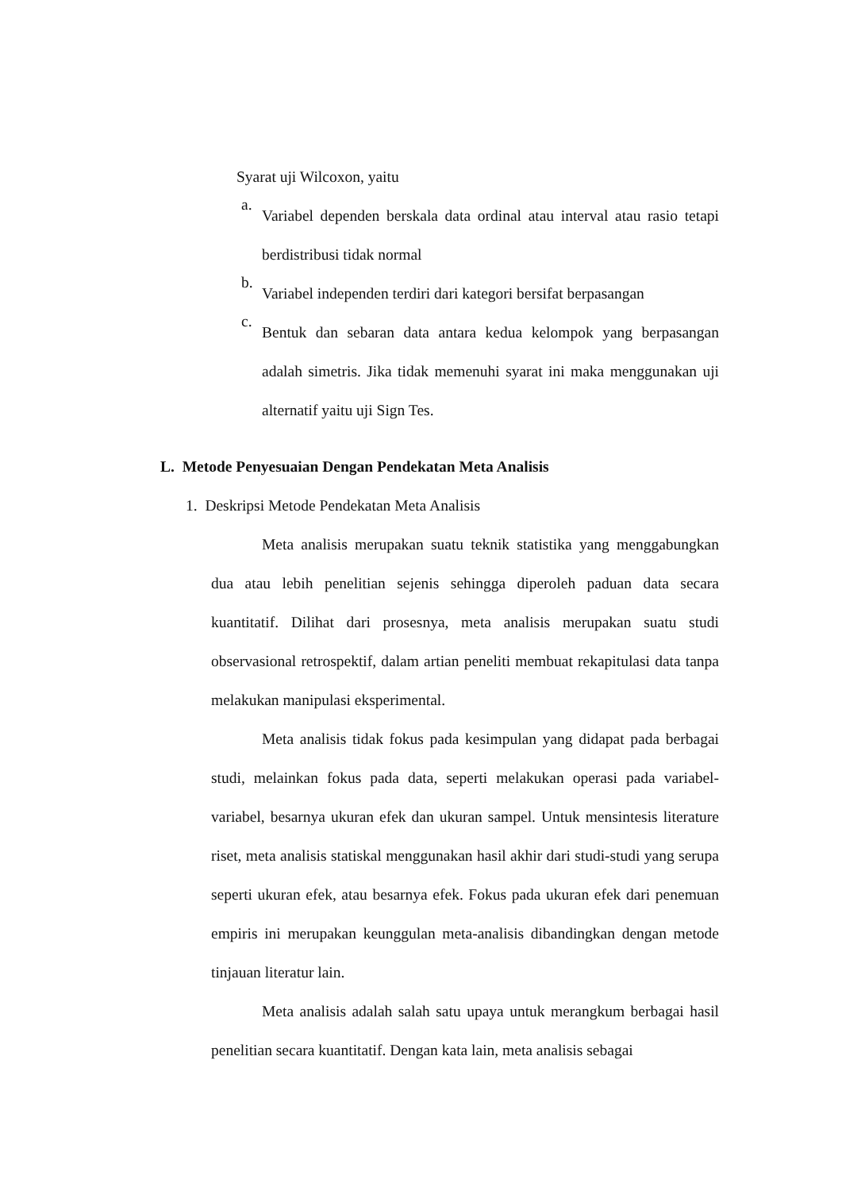Syarat uji Wilcoxon, yaitu
a. Variabel dependen berskala data ordinal atau interval atau rasio tetapi berdistribusi tidak normal
b. Variabel independen terdiri dari kategori bersifat berpasangan
c. Bentuk dan sebaran data antara kedua kelompok yang berpasangan adalah simetris. Jika tidak memenuhi syarat ini maka menggunakan uji alternatif yaitu uji Sign Tes.
L. Metode Penyesuaian Dengan Pendekatan Meta Analisis
1. Deskripsi Metode Pendekatan Meta Analisis
Meta analisis merupakan suatu teknik statistika yang menggabungkan dua atau lebih penelitian sejenis sehingga diperoleh paduan data secara kuantitatif. Dilihat dari prosesnya, meta analisis merupakan suatu studi observasional retrospektif, dalam artian peneliti membuat rekapitulasi data tanpa melakukan manipulasi eksperimental.
Meta analisis tidak fokus pada kesimpulan yang didapat pada berbagai studi, melainkan fokus pada data, seperti melakukan operasi pada variabel-variabel, besarnya ukuran efek dan ukuran sampel. Untuk mensintesis literature riset, meta analisis statiskal menggunakan hasil akhir dari studi-studi yang serupa seperti ukuran efek, atau besarnya efek. Fokus pada ukuran efek dari penemuan empiris ini merupakan keunggulan meta-analisis dibandingkan dengan metode tinjauan literatur lain.
Meta analisis adalah salah satu upaya untuk merangkum berbagai hasil penelitian secara kuantitatif. Dengan kata lain, meta analisis sebagai